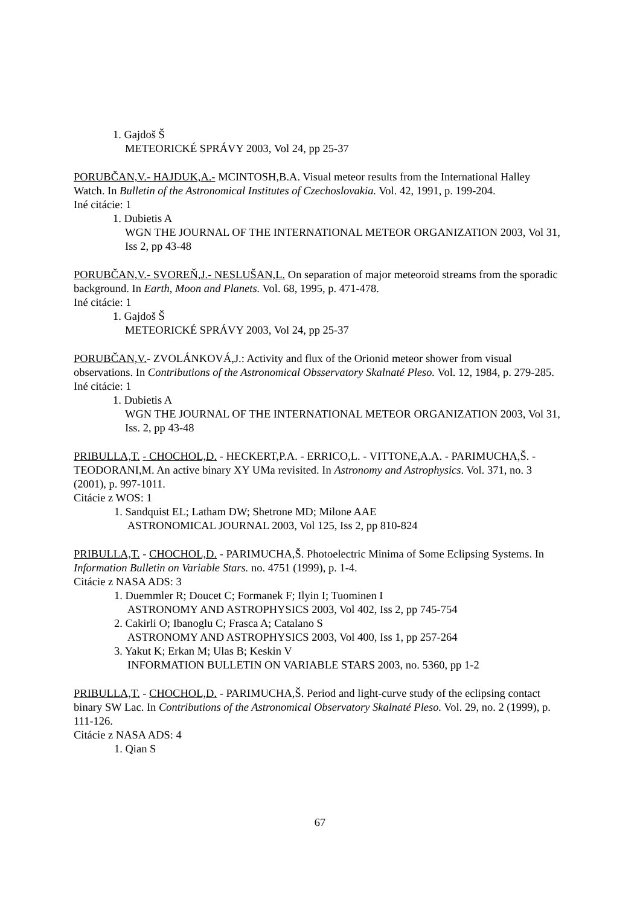1. Gajdoš Š
METEORICKÉ SPRÁVY 2003, Vol 24, pp 25-37
PORUBČAN,V.- HAJDUK,A.- MCINTOSH,B.A. Visual meteor results from the International Halley Watch. In Bulletin of the Astronomical Institutes of Czechoslovakia. Vol. 42, 1991, p. 199-204.
Iné citácie: 1
1. Dubietis A
WGN THE JOURNAL OF THE INTERNATIONAL METEOR ORGANIZATION 2003, Vol 31, Iss 2, pp 43-48
PORUBČAN,V.- SVOREŇ,J.- NESLUŠAN,L. On separation of major meteoroid streams from the sporadic background. In Earth, Moon and Planets. Vol. 68, 1995, p. 471-478.
Iné citácie: 1
1. Gajdoš Š
METEORICKÉ SPRÁVY 2003, Vol 24, pp 25-37
PORUBČAN,V.- ZVOLÁNKOVÁ,J.: Activity and flux of the Orionid meteor shower from visual observations. In Contributions of the Astronomical Obsservatory Skalnaté Pleso. Vol. 12, 1984, p. 279-285.
Iné citácie: 1
1. Dubietis A
WGN THE JOURNAL OF THE INTERNATIONAL METEOR ORGANIZATION 2003, Vol 31, Iss. 2, pp 43-48
PRIBULLA,T. - CHOCHOL,D. - HECKERT,P.A. - ERRICO,L. - VITTONE,A.A. - PARIMUCHA,Š. - TEODORANI,M. An active binary XY UMa revisited. In Astronomy and Astrophysics. Vol. 371, no. 3 (2001), p. 997-1011.
Citácie z WOS: 1
1. Sandquist EL; Latham DW; Shetrone MD; Milone AAE
ASTRONOMICAL JOURNAL 2003, Vol 125, Iss 2, pp 810-824
PRIBULLA,T. - CHOCHOL,D. - PARIMUCHA,Š. Photoelectric Minima of Some Eclipsing Systems. In Information Bulletin on Variable Stars. no. 4751 (1999), p. 1-4.
Citácie z NASA ADS: 3
1. Duemmler R; Doucet C; Formanek F; Ilyin I; Tuominen I
ASTRONOMY AND ASTROPHYSICS 2003, Vol 402, Iss 2, pp 745-754
2. Cakirli O; Ibanoglu C; Frasca A; Catalano S
ASTRONOMY AND ASTROPHYSICS 2003, Vol 400, Iss 1, pp 257-264
3. Yakut K; Erkan M; Ulas B; Keskin V
INFORMATION BULLETIN ON VARIABLE STARS 2003, no. 5360, pp 1-2
PRIBULLA,T. - CHOCHOL,D. - PARIMUCHA,Š. Period and light-curve study of the eclipsing contact binary SW Lac. In Contributions of the Astronomical Observatory Skalnaté Pleso. Vol. 29, no. 2 (1999), p. 111-126.
Citácie z NASA ADS: 4
1. Qian S
67